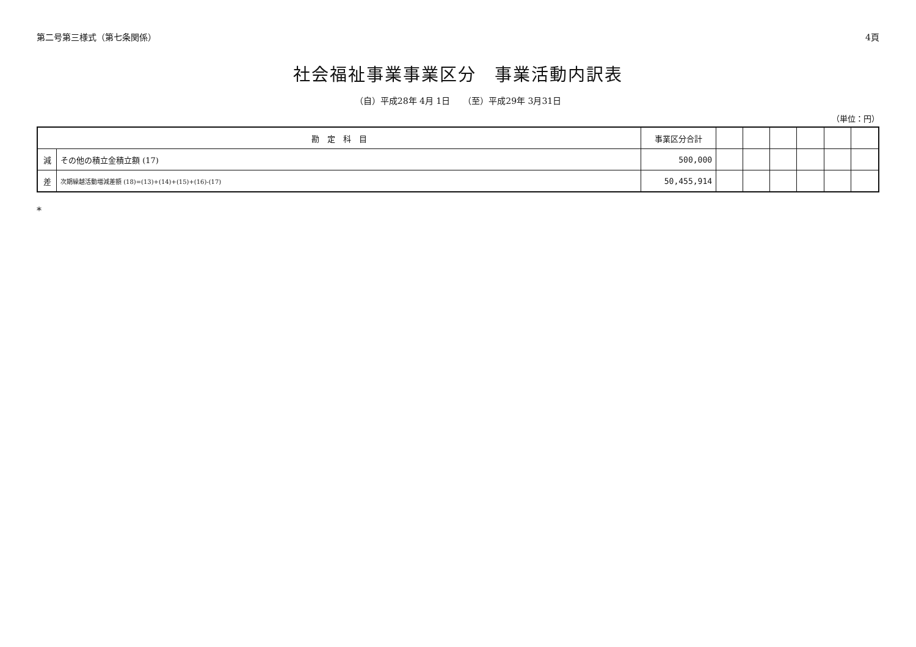第二号第三様式（第七条関係） 4頁
社会福祉事業事業区分　事業活動内訳表
（自）平成28年 4月 1日　　（至）平成29年 3月31日
（単位：円）
| 勘 定 科 目 | | 事業区分合計 | | | | | | |
| --- | --- | --- | --- | --- | --- | --- | --- | --- |
| 減 | その他の積立金積立額 (17) | 500,000 | | | | | | |
| 差 | 次期繰越活動増減差額 (18)=(13)+(14)+(15)+(16)-(17) | 50,455,914 | | | | | | |
*